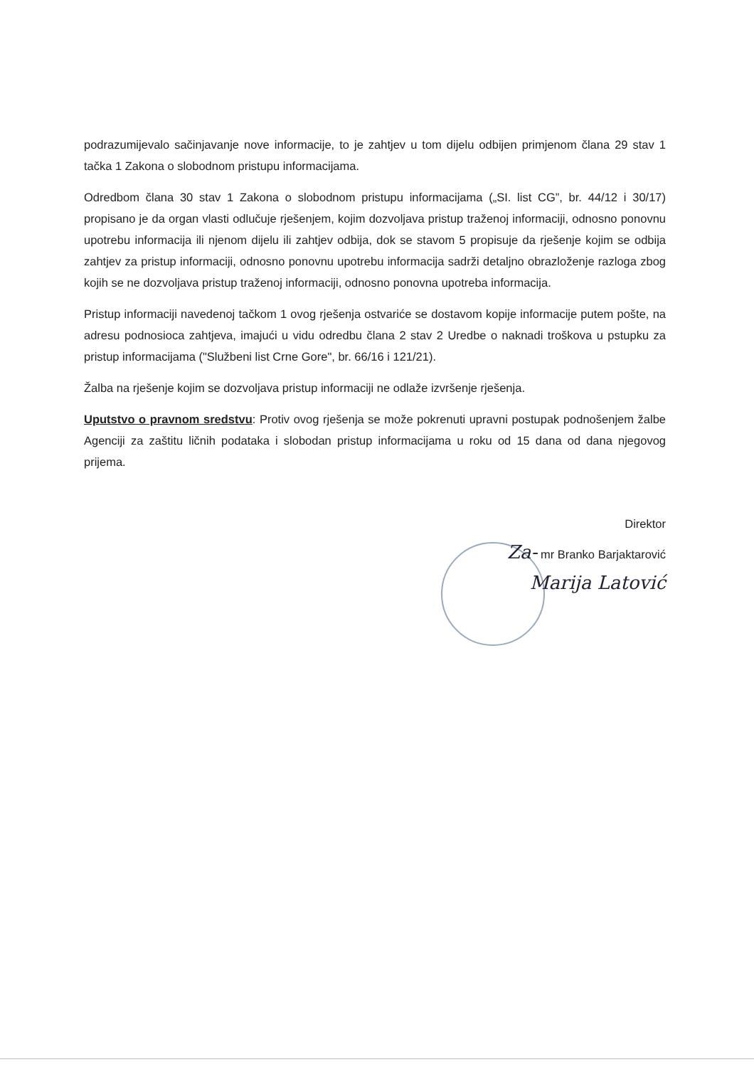podrazumijevalo sačinjavanje nove informacije, to je zahtjev u tom dijelu odbijen primjenom člana 29 stav 1 tačka 1 Zakona o slobodnom pristupu informacijama.
Odredbom člana 30 stav 1 Zakona o slobodnom pristupu informacijama („SI. list CG”, br. 44/12 i 30/17) propisano je da organ vlasti odlučuje rješenjem, kojim dozvoljava pristup traženoj informaciji, odnosno ponovnu upotrebu informacija ili njenom dijelu ili zahtjev odbija, dok se stavom 5 propisuje da rješenje kojim se odbija zahtjev za pristup informaciji, odnosno ponovnu upotrebu informacija sadrži detaljno obrazloženje razloga zbog kojih se ne dozvoljava pristup traženoj informaciji, odnosno ponovna upotreba informacija.
Pristup informaciji navedenoj tačkom 1 ovog rješenja ostvariće se dostavom kopije informacije putem pošte, na adresu podnosioca zahtjeva, imajući u vidu odredbu člana 2 stav 2 Uredbe o naknadi troškova u pstupku za pristup informacijama ("Službeni list Crne Gore", br. 66/16 i 121/21).
Žalba na rješenje kojim se dozvoljava pristup informaciji ne odlaže izvršenje rješenja.
Uputstvo o pravnom sredstvu: Protiv ovog rješenja se može pokrenuti upravni postupak podnošenjem žalbe Agenciji za zaštitu ličnih podataka i slobodan pristup informacijama u roku od 15 dana od dana njegovog prijema.
Direktor
Za- mr Branko Barjaktarović
Marija Latović